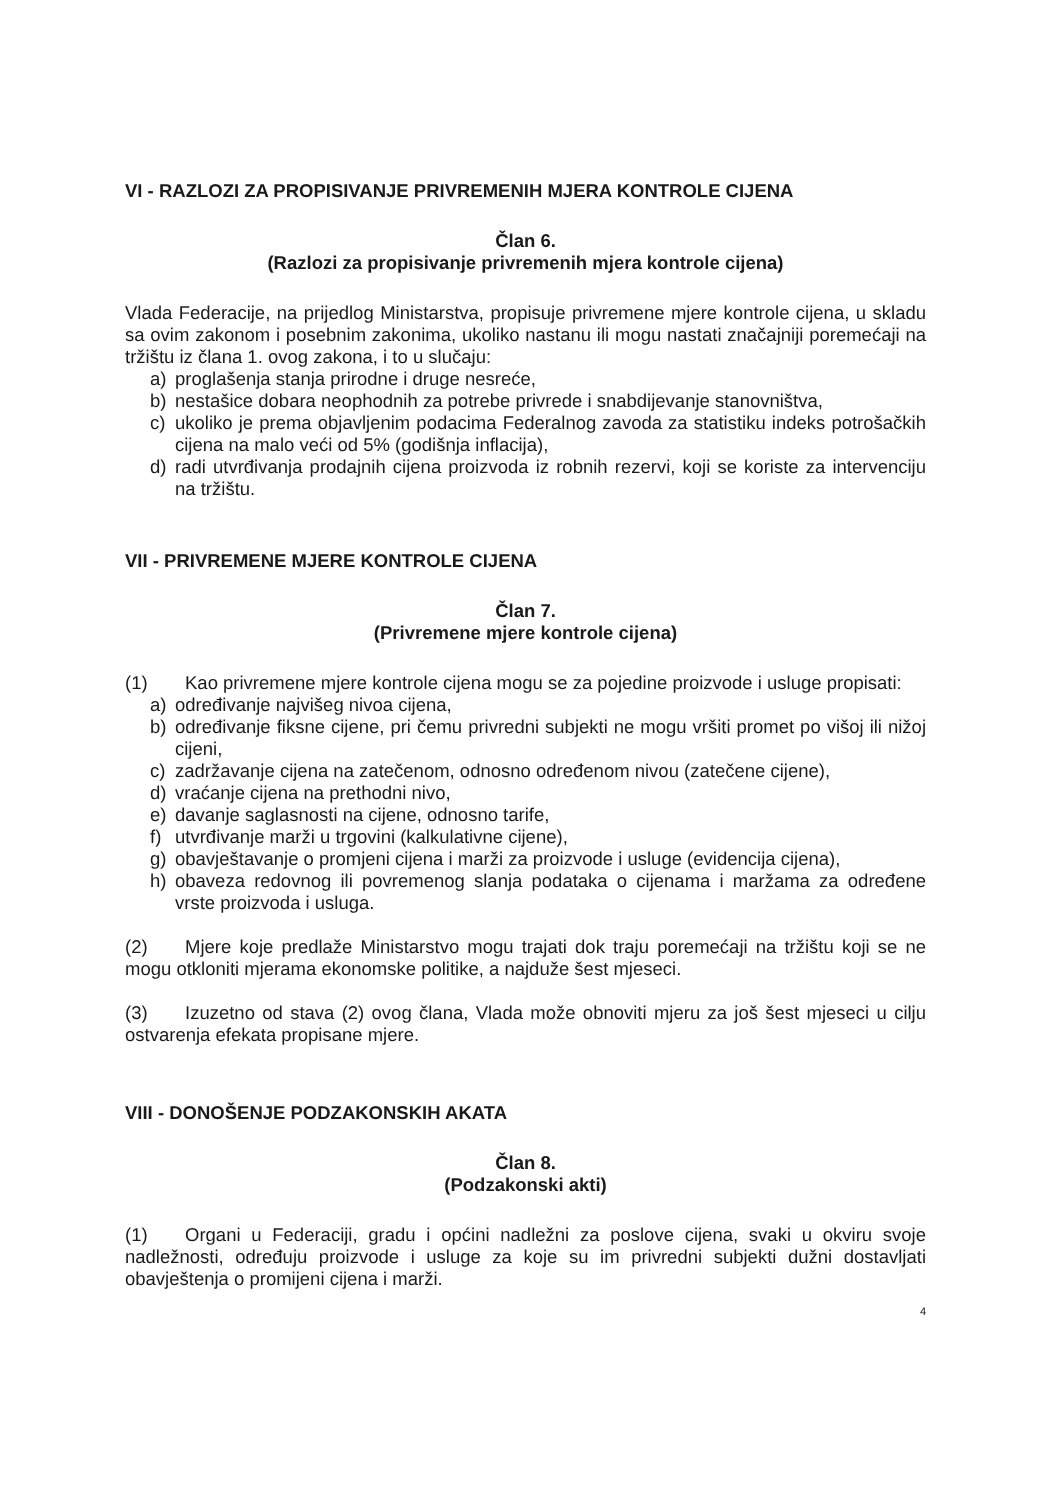VI - RAZLOZI ZA PROPISIVANJE PRIVREMENIH MJERA KONTROLE CIJENA
Član 6.
(Razlozi za propisivanje privremenih mjera kontrole cijena)
Vlada Federacije, na prijedlog Ministarstva, propisuje privremene mjere kontrole cijena, u skladu sa ovim zakonom i posebnim zakonima, ukoliko nastanu ili mogu nastati značajniji poremećaji na tržištu iz člana 1. ovog zakona, i to u slučaju:
a) proglašenja stanja prirodne i druge nesreće,
b) nestašice dobara neophodnih za potrebe privrede i snabdijevanje stanovništva,
c) ukoliko je prema objavljenim podacima Federalnog zavoda za statistiku indeks potrošačkih cijena na malo veći od 5% (godišnja inflacija),
d) radi utvrđivanja prodajnih cijena proizvoda iz robnih rezervi, koji se koriste za intervenciju na tržištu.
VII - PRIVREMENE MJERE KONTROLE CIJENA
Član 7.
(Privremene mjere kontrole cijena)
(1) Kao privremene mjere kontrole cijena mogu se za pojedine proizvode i usluge propisati:
a) određivanje najvišeg nivoa cijena,
b) određivanje fiksne cijene, pri čemu privredni subjekti ne mogu vršiti promet po višoj ili nižoj cijeni,
c) zadržavanje cijena na zatečenom, odnosno određenom nivou (zatečene cijene),
d) vraćanje cijena na prethodni nivo,
e) davanje saglasnosti na cijene, odnosno tarife,
f) utvrđivanje marži u trgovini (kalkulativne cijene),
g) obavještavanje o promjeni cijena i marži za proizvode i usluge (evidencija cijena),
h) obaveza redovnog ili povremenog slanja podataka o cijenama i maržama za određene vrste proizvoda i usluga.
(2) Mjere koje predlaže Ministarstvo mogu trajati dok traju poremećaji na tržištu koji se ne mogu otkloniti mjerama ekonomske politike, a najduže šest mjeseci.
(3) Izuzetno od stava (2) ovog člana, Vlada može obnoviti mjeru za još šest mjeseci u cilju ostvarenja efekata propisane mjere.
VIII - DONOŠENJE PODZAKONSKIH AKATA
Član 8.
(Podzakonski akti)
(1) Organi u Federaciji, gradu i općini nadležni za poslove cijena, svaki u okviru svoje nadležnosti, određuju proizvode i usluge za koje su im privredni subjekti dužni dostavljati obavještenja o promijeni cijena i marži.
4